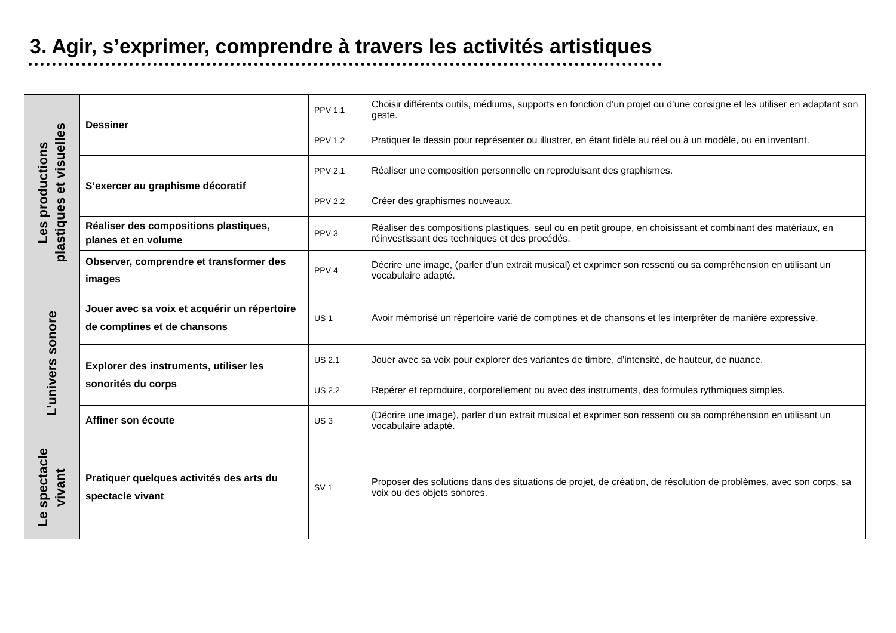3. Agir, s’exprimer, comprendre à travers les activités artistiques
| Les productions plastiques et visuelles | Dessiner | PPV 1.1 | Choisir différents outils, médiums, supports en fonction d’un projet ou d’une consigne et les utiliser en adaptant son geste. |
| | | PPV 1.2 | Pratiquer le dessin pour représenter ou illustrer, en étant fidèle au réel ou à un modèle, ou en inventant. |
| | S’exercer au graphisme décoratif | PPV 2.1 | Réaliser une composition personnelle en reproduisant des graphismes. |
| | | PPV 2.2 | Créer des graphismes nouveaux. |
| | Réaliser des compositions plastiques, planes et en volume | PPV 3 | Réaliser des compositions plastiques, seul ou en petit groupe, en choisissant et combinant des matériaux, en réinvestissant des techniques et des procédés. |
| | Observer, comprendre et transformer des images | PPV 4 | Décrire une image, (parler d’un extrait musical) et exprimer son ressenti ou sa compréhension en utilisant un vocabulaire adapté. |
| L’univers sonore | Jouer avec sa voix et acquérir un répertoire de comptines et de chansons | US 1 | Avoir mémorisé un répertoire varié de comptines et de chansons et les interpréter de manière expressive. |
| | Explorer des instruments, utiliser les sonorités du corps | US 2.1 | Jouer avec sa voix pour explorer des variantes de timbre, d’intensité, de hauteur, de nuance. |
| | | US 2.2 | Repérer et reproduire, corporellement ou avec des instruments, des formules rythmiques simples. |
| | Affiner son écoute | US 3 | (Décrire une image), parler d’un extrait musical et exprimer son ressenti ou sa compréhension en utilisant un vocabulaire adapté. |
| Le spectacle vivant | Pratiquer quelques activités des arts du spectacle vivant | SV 1 | Proposer des solutions dans des situations de projet, de création, de résolution de problèmes, avec son corps, sa voix ou des objets sonores. |